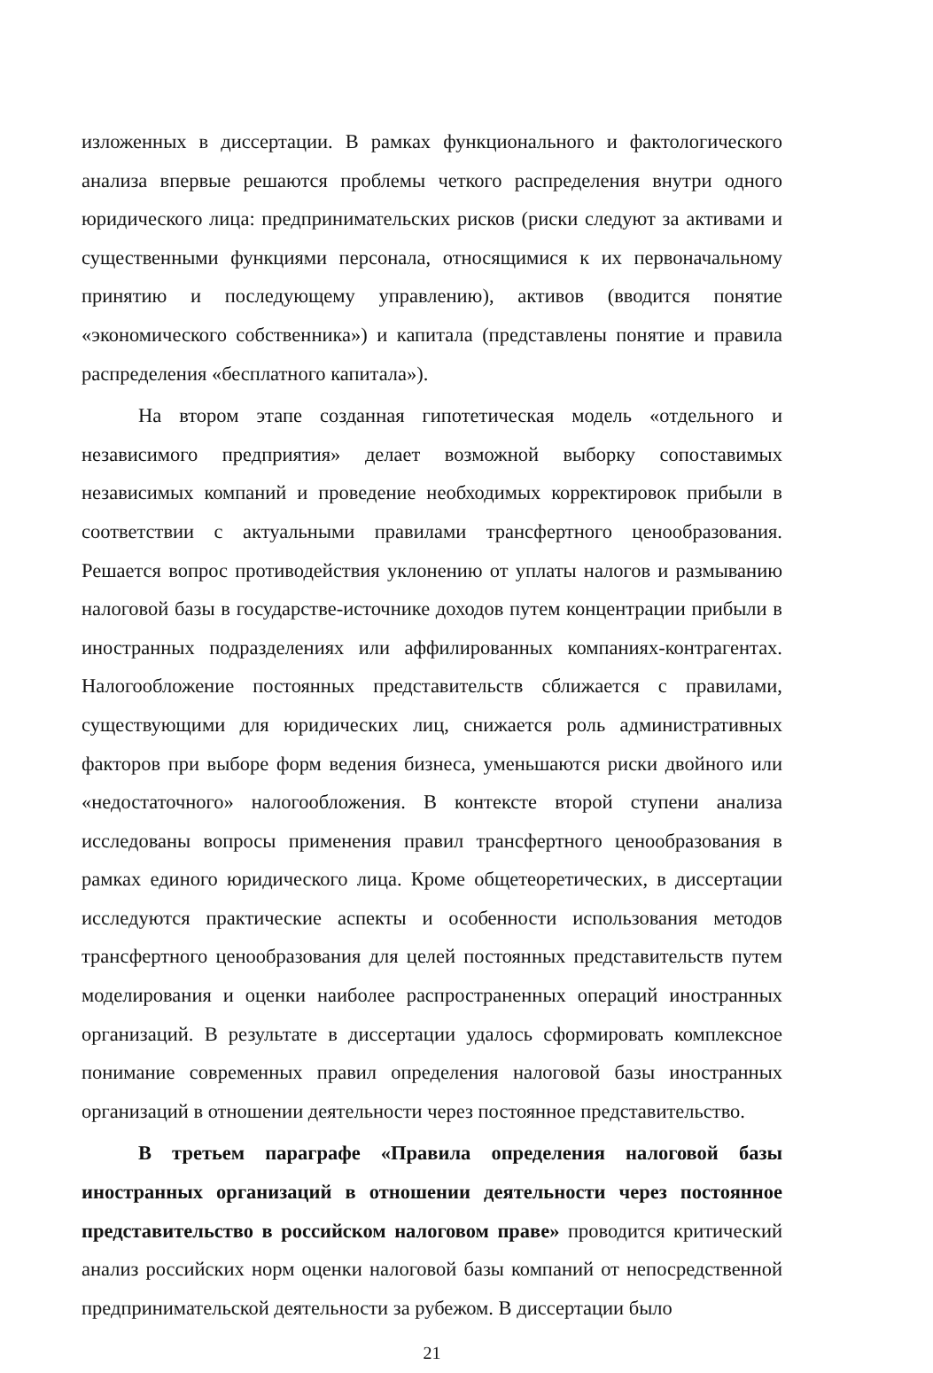изложенных в диссертации. В рамках функционального и фактологического анализа впервые решаются проблемы четкого распределения внутри одного юридического лица: предпринимательских рисков (риски следуют за активами и существенными функциями персонала, относящимися к их первоначальному принятию и последующему управлению), активов (вводится понятие «экономического собственника») и капитала (представлены понятие и правила распределения «бесплатного капитала»).
На втором этапе созданная гипотетическая модель «отдельного и независимого предприятия» делает возможной выборку сопоставимых независимых компаний и проведение необходимых корректировок прибыли в соответствии с актуальными правилами трансфертного ценообразования. Решается вопрос противодействия уклонению от уплаты налогов и размыванию налоговой базы в государстве-источнике доходов путем концентрации прибыли в иностранных подразделениях или аффилированных компаниях-контрагентах. Налогообложение постоянных представительств сближается с правилами, существующими для юридических лиц, снижается роль административных факторов при выборе форм ведения бизнеса, уменьшаются риски двойного или «недостаточного» налогообложения. В контексте второй ступени анализа исследованы вопросы применения правил трансфертного ценообразования в рамках единого юридического лица. Кроме общетеоретических, в диссертации исследуются практические аспекты и особенности использования методов трансфертного ценообразования для целей постоянных представительств путем моделирования и оценки наиболее распространенных операций иностранных организаций. В результате в диссертации удалось сформировать комплексное понимание современных правил определения налоговой базы иностранных организаций в отношении деятельности через постоянное представительство.
В третьем параграфе «Правила определения налоговой базы иностранных организаций в отношении деятельности через постоянное представительство в российском налоговом праве» проводится критический анализ российских норм оценки налоговой базы компаний от непосредственной предпринимательской деятельности за рубежом. В диссертации было
21